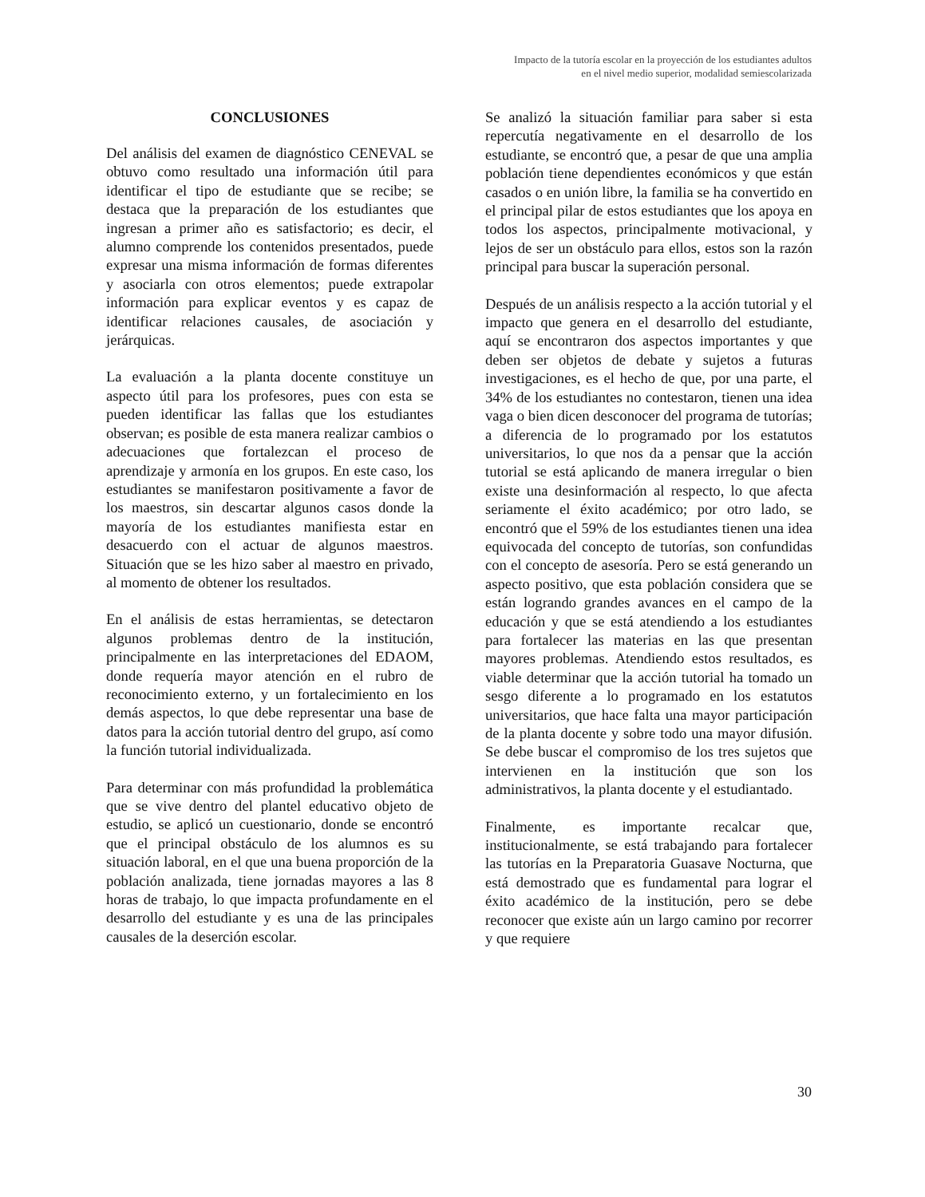Impacto de la tutoría escolar en la proyección de los estudiantes adultos
en el nivel medio superior, modalidad semiescolarizada
CONCLUSIONES
Del análisis del examen de diagnóstico CENEVAL se obtuvo como resultado una información útil para identificar el tipo de estudiante que se recibe; se destaca que la preparación de los estudiantes que ingresan a primer año es satisfactorio; es decir, el alumno comprende los contenidos presentados, puede expresar una misma información de formas diferentes y asociarla con otros elementos; puede extrapolar información para explicar eventos y es capaz de identificar relaciones causales, de asociación y jerárquicas.
La evaluación a la planta docente constituye un aspecto útil para los profesores, pues con esta se pueden identificar las fallas que los estudiantes observan; es posible de esta manera realizar cambios o adecuaciones que fortalezcan el proceso de aprendizaje y armonía en los grupos. En este caso, los estudiantes se manifestaron positivamente a favor de los maestros, sin descartar algunos casos donde la mayoría de los estudiantes manifiesta estar en desacuerdo con el actuar de algunos maestros. Situación que se les hizo saber al maestro en privado, al momento de obtener los resultados.
En el análisis de estas herramientas, se detectaron algunos problemas dentro de la institución, principalmente en las interpretaciones del EDAOM, donde requería mayor atención en el rubro de reconocimiento externo, y un fortalecimiento en los demás aspectos, lo que debe representar una base de datos para la acción tutorial dentro del grupo, así como la función tutorial individualizada.
Para determinar con más profundidad la problemática que se vive dentro del plantel educativo objeto de estudio, se aplicó un cuestionario, donde se encontró que el principal obstáculo de los alumnos es su situación laboral, en el que una buena proporción de la población analizada, tiene jornadas mayores a las 8 horas de trabajo, lo que impacta profundamente en el desarrollo del estudiante y es una de las principales causales de la deserción escolar.
Se analizó la situación familiar para saber si esta repercutía negativamente en el desarrollo de los estudiante, se encontró que, a pesar de que una amplia población tiene dependientes económicos y que están casados o en unión libre, la familia se ha convertido en el principal pilar de estos estudiantes que los apoya en todos los aspectos, principalmente motivacional, y lejos de ser un obstáculo para ellos, estos son la razón principal para buscar la superación personal.
Después de un análisis respecto a la acción tutorial y el impacto que genera en el desarrollo del estudiante, aquí se encontraron dos aspectos importantes y que deben ser objetos de debate y sujetos a futuras investigaciones, es el hecho de que, por una parte, el 34% de los estudiantes no contestaron, tienen una idea vaga o bien dicen desconocer del programa de tutorías; a diferencia de lo programado por los estatutos universitarios, lo que nos da a pensar que la acción tutorial se está aplicando de manera irregular o bien existe una desinformación al respecto, lo que afecta seriamente el éxito académico; por otro lado, se encontró que el 59% de los estudiantes tienen una idea equivocada del concepto de tutorías, son confundidas con el concepto de asesoría. Pero se está generando un aspecto positivo, que esta población considera que se están logrando grandes avances en el campo de la educación y que se está atendiendo a los estudiantes para fortalecer las materias en las que presentan mayores problemas. Atendiendo estos resultados, es viable determinar que la acción tutorial ha tomado un sesgo diferente a lo programado en los estatutos universitarios, que hace falta una mayor participación de la planta docente y sobre todo una mayor difusión. Se debe buscar el compromiso de los tres sujetos que intervienen en la institución que son los administrativos, la planta docente y el estudiantado.
Finalmente, es importante recalcar que, institucionalmente, se está trabajando para fortalecer las tutorías en la Preparatoria Guasave Nocturna, que está demostrado que es fundamental para lograr el éxito académico de la institución, pero se debe reconocer que existe aún un largo camino por recorrer y que requiere
30